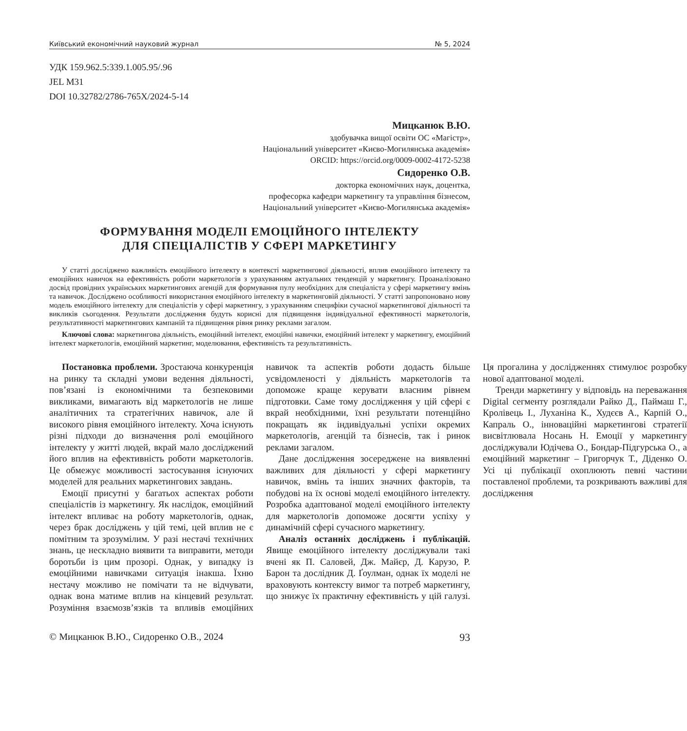Київський економічний науковий журнал № 5, 2024
УДК 159.962.5:339.1.005.95/.96
JEL M31
DOI 10.32782/2786-765X/2024-5-14
Мицканюк В.Ю.
здобувачка вищої освіти ОС «Магістр»,
Національний університет «Києво-Могилянська академія»
ORCID: https://orcid.org/0009-0002-4172-5238
Сидоренко О.В.
докторка економічних наук, доцентка,
професорка кафедри маркетингу та управління бізнесом,
Національний університет «Києво-Могилянська академія»
ФОРМУВАННЯ МОДЕЛІ ЕМОЦІЙНОГО ІНТЕЛЕКТУ
ДЛЯ СПЕЦІАЛІСТІВ У СФЕРІ МАРКЕТИНГУ
У статті досліджено важливість емоційного інтелекту в контексті маркетингової діяльності, вплив емоційного інтелекту та емоційних навичок на ефективність роботи маркетологів з урахуванням актуальних тенденцій у маркетингу. Проаналізовано досвід провідних українських маркетингових агенцій для формування пулу необхідних для спеціаліста у сфері маркетингу вмінь та навичок. Досліджено особливості використання емоційного інтелекту в маркетинговій діяльності. У статті запропоновано нову модель емоційного інтелекту для спеціалістів у сфері маркетингу, з урахуванням специфіки сучасної маркетингової діяльності та викликів сьогодення. Результати дослідження будуть корисні для підвищення індивідуальної ефективності маркетологів, результативності маркетингових кампаній та підвищення рівня ринку реклами загалом.
Ключові слова: маркетингова діяльність, емоційний інтелект, емоційні навички, емоційний інтелект у маркетингу, емоційний інтелект маркетологів, емоційний маркетинг, моделювання, ефективність та результативність.
Постановка проблеми. Зростаюча конкуренція на ринку та складні умови ведення діяльності, пов’язані із економічними та безпековими викликами, вимагають від маркетологів не лише аналітичних та стратегічних навичок, але й високого рівня емоційного інтелекту. Хоча існують різні підходи до визначення ролі емоційного інтелекту у житті людей, вкрай мало досліджений його вплив на ефективність роботи маркетологів. Це обмежує можливості застосування існуючих моделей для реальних маркетингових завдань.
Емоції присутні у багатьох аспектах роботи спеціалістів із маркетингу. Як наслідок, емоційний інтелект впливає на роботу маркетологів, однак, через брак досліджень у цій темі, цей вплив не є помітним та зрозумілим. У разі нестачі технічних знань, це нескладно виявити та виправити, методи боротьби із цим прозорі. Однак, у випадку із емоційними навичками ситуація інакша. Їхню нестачу можливо не помічати та не відчувати, однак вона матиме вплив на кінцевий результат. Розуміння взаємозв’язків та впливів емоційних навичок та аспектів роботи додасть більше усвідомленості у діяльність маркетологів та допоможе краще керувати власним рівнем підготовки. Саме тому дослідження у цій сфері є вкрай необхідними, їхні результати потенційно покращать як індивідуальні успіхи окремих маркетологів, агенцій та бізнесів, так і ринок реклами загалом.
Дане дослідження зосереджене на виявленні важливих для діяльності у сфері маркетингу навичок, вмінь та інших значних факторів, та побудові на їх основі моделі емоційного інтелекту. Розробка адаптованої моделі емоційного інтелекту для маркетологів допоможе досягти успіху у динамічній сфері сучасного маркетингу.
Аналіз останніх досліджень і публікацій. Явище емоційного інтелекту досліджували такі вчені як П. Саловей, Дж. Майєр, Д. Карузо, Р. Барон та дослідник Д. Ґоулман, однак їх моделі не враховують контексту вимог та потреб маркетингу, що знижує їх практичну ефективність у цій галузі. Ця прогалина у дослідженнях стимулює розробку нової адаптованої моделі.
Тренди маркетингу у відповідь на переважання Digital сегменту розглядали Райко Д., Паймаш Г., Кролівець І., Луханіна К., Худєєв А., Карпій О., Капраль О., інноваційні маркетингові стратегії висвітлювала Носань Н. Емоції у маркетингу досліджували Юдічева О., Бондар-Підгурська О., а емоційний маркетинг – Григорчук Т., Діденко О. Усі ці публікації охоплюють певні частини поставленої проблеми, та розкривають важливі для дослідження
© Мицканюк В.Ю., Сидоренко О.В., 2024 93